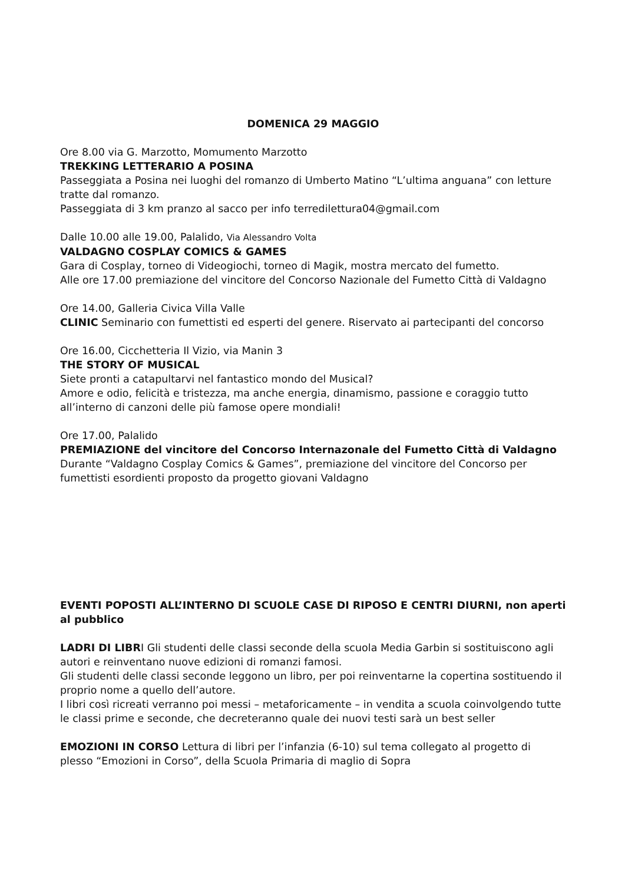DOMENICA 29 MAGGIO
Ore 8.00 via G. Marzotto, Momumento Marzotto
TREKKING LETTERARIO A POSINA
Passeggiata a Posina nei luoghi del romanzo di Umberto Matino “L’ultima anguana” con letture tratte dal romanzo.
Passeggiata di 3 km pranzo al sacco per info terredilettura04@gmail.com
Dalle 10.00 alle 19.00, Palalido, Via Alessandro Volta
VALDAGNO COSPLAY COMICS & GAMES
Gara di Cosplay, torneo di Videogiochi, torneo di Magik, mostra mercato del fumetto.
Alle ore 17.00 premiazione del vincitore del Concorso Nazionale del Fumetto Città di Valdagno
Ore 14.00, Galleria Civica Villa Valle
CLINIC Seminario con fumettisti ed esperti del genere. Riservato ai partecipanti del concorso
Ore 16.00, Cicchetteria Il Vizio, via Manin 3
THE STORY OF MUSICAL
Siete pronti a catapultarvi nel fantastico mondo del Musical?
Amore e odio, felicità e tristezza, ma anche energia, dinamismo, passione e coraggio tutto all’interno di canzoni delle più famose opere mondiali!
Ore 17.00, Palalido
PREMIAZIONE del vincitore del Concorso Internazonale del Fumetto Città di Valdagno
Durante “Valdagno Cosplay Comics & Games”, premiazione del vincitore del Concorso per fumettisti esordienti proposto da progetto giovani Valdagno
EVENTI POPOSTI ALL’INTERNO DI SCUOLE CASE DI RIPOSO E CENTRI DIURNI, non aperti al pubblico
LADRI DI LIBRI Gli studenti delle classi seconde della scuola Media Garbin si sostituiscono agli autori e reinventano nuove edizioni di romanzi famosi.
Gli studenti delle classi seconde leggono un libro, per poi reinventarne la copertina sostituendo il proprio nome a quello dell’autore.
I libri così ricreati verranno poi messi – metaforicamente – in vendita a scuola coinvolgendo tutte le classi prime e seconde, che decreteranno quale dei nuovi testi sarà un best seller
EMOZIONI IN CORSO Lettura di libri per l’infanzia (6-10) sul tema collegato al progetto di plesso “Emozioni in Corso”, della Scuola Primaria di maglio di Sopra